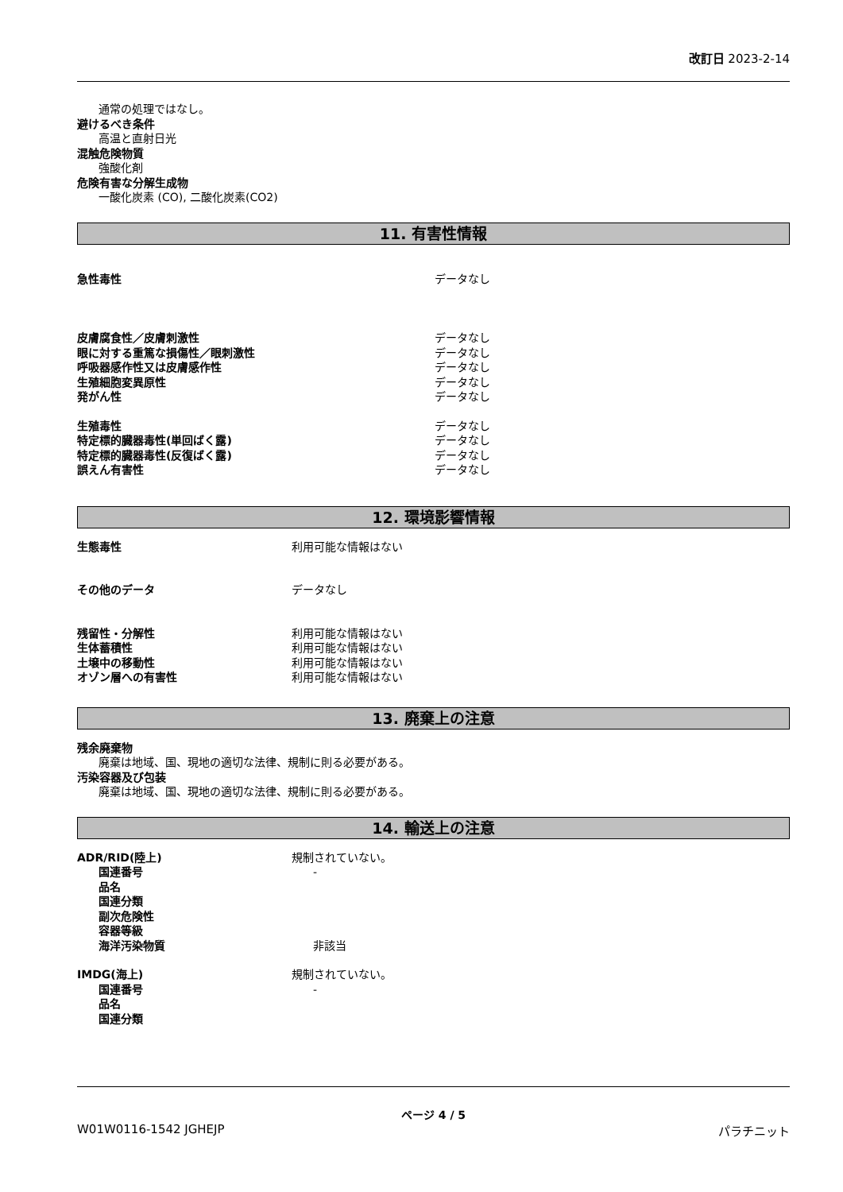改訂日 2023-2-14
通常の処理ではなし。
避けるべき条件
高温と直射日光
混触危険物質
強酸化剤
危険有害な分解生成物
一酸化炭素 (CO), 二酸化炭素(CO2)
11. 有害性情報
急性毒性 データなし
皮膚腐食性／皮膚刺激性 データなし
眼に対する重篤な損傷性／眼刺激性 データなし
呼吸器感作性又は皮膚感作性 データなし
生殖細胞変異原性 データなし
発がん性 データなし
生殖毒性 データなし
特定標的臓器毒性(単回ばく露) データなし
特定標的臓器毒性(反復ばく露) データなし
誤えん有害性 データなし
12. 環境影響情報
生態毒性 利用可能な情報はない
その他のデータ データなし
残留性・分解性 利用可能な情報はない
生体蓄積性 利用可能な情報はない
土壌中の移動性 利用可能な情報はない
オゾン層への有害性 利用可能な情報はない
13. 廃棄上の注意
残余廃棄物
廃棄は地域、国、現地の適切な法律、規制に則る必要がある。
汚染容器及び包装
廃棄は地域、国、現地の適切な法律、規制に則る必要がある。
14. 輸送上の注意
ADR/RID(陸上) 規制されていない。
国連番号 -
品名
国連分類
副次危険性
容器等級
海洋汚染物質 非該当
IMDG(海上) 規制されていない。
国連番号 -
品名
国連分類
ページ 4 / 5
W01W0116-1542 JGHEJP パラチニット